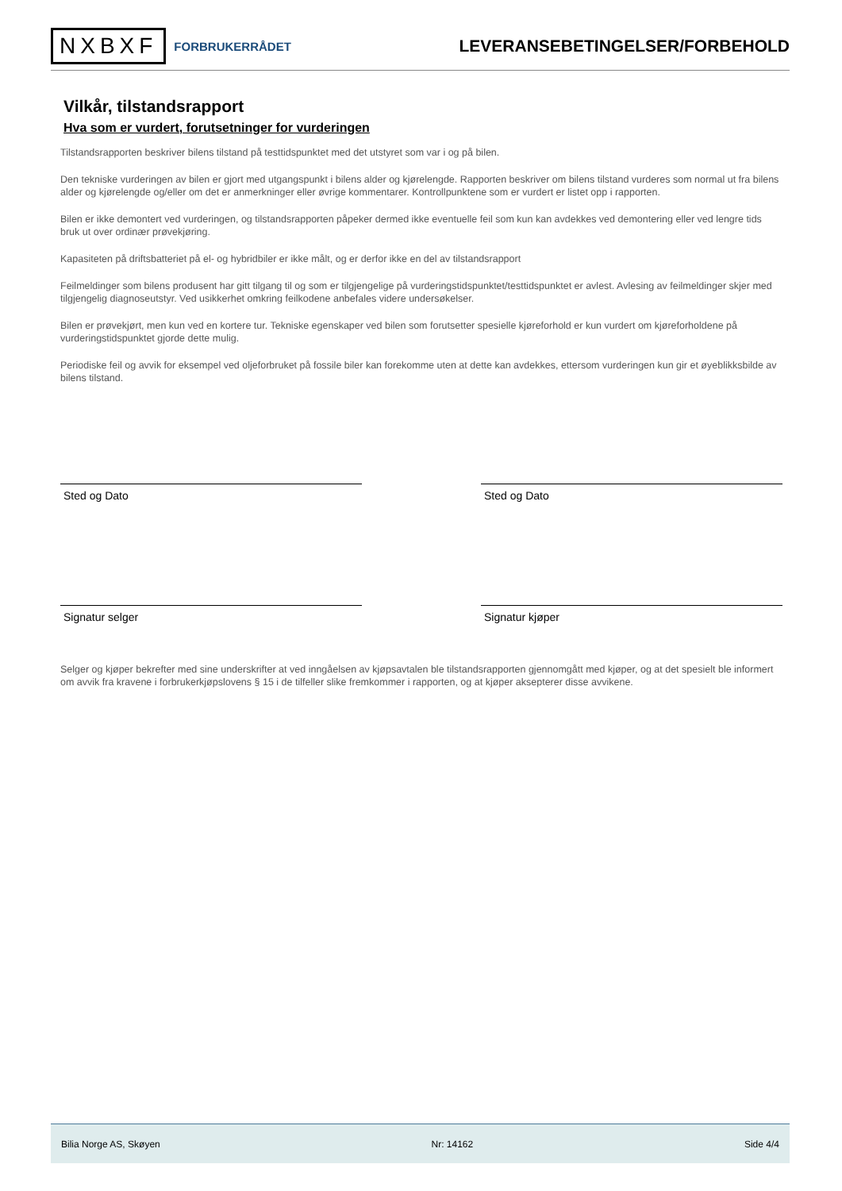NXBXF FORBRUKERRÅDET
LEVERANSEBETINGELSER/FORBEHOLD
Vilkår, tilstandsrapport
Hva som er vurdert, forutsetninger for vurderingen
Tilstandsrapporten beskriver bilens tilstand på testtidspunktet med det utstyret som var i og på bilen.
Den tekniske vurderingen av bilen er gjort med utgangspunkt i bilens alder og kjørelengde. Rapporten beskriver om bilens tilstand vurderes som normal ut fra bilens alder og kjørelengde og/eller om det er anmerkninger eller øvrige kommentarer. Kontrollpunktene som er vurdert er listet opp i rapporten.
Bilen er ikke demontert ved vurderingen, og tilstandsrapporten påpeker dermed ikke eventuelle feil som kun kan avdekkes ved demontering eller ved lengre tids bruk ut over ordinær prøvekjøring.
Kapasiteten på driftsbatteriet på el- og hybridbiler er ikke målt, og er derfor ikke en del av tilstandsrapport
Feilmeldinger som bilens produsent har gitt tilgang til og som er tilgjengelige på vurderingstidspunktet/testtidspunktet er avlest. Avlesing av feilmeldinger skjer med tilgjengelig diagnoseutstyr. Ved usikkerhet omkring feilkodene anbefales videre undersøkelser.
Bilen er prøvekjørt, men kun ved en kortere tur. Tekniske egenskaper ved bilen som forutsetter spesielle kjøreforhold er kun vurdert om kjøreforholdene på vurderingstidspunktet gjorde dette mulig.
Periodiske feil og avvik for eksempel ved oljeforbruket på fossile biler kan forekomme uten at dette kan avdekkes, ettersom vurderingen kun gir et øyeblikksbilde av bilens tilstand.
Sted og Dato Sted og Dato
Signatur selger Signatur kjøper
Selger og kjøper bekrefter med sine underskrifter at ved inngåelsen av kjøpsavtalen ble tilstandsrapporten gjennomgått med kjøper, og at det spesielt ble informert om avvik fra kravene i forbrukerkjøpslovens § 15 i de tilfeller slike fremkommer i rapporten, og at kjøper aksepterer disse avvikene.
Bilia Norge AS, Skøyen Nr: 14162 Side 4/4